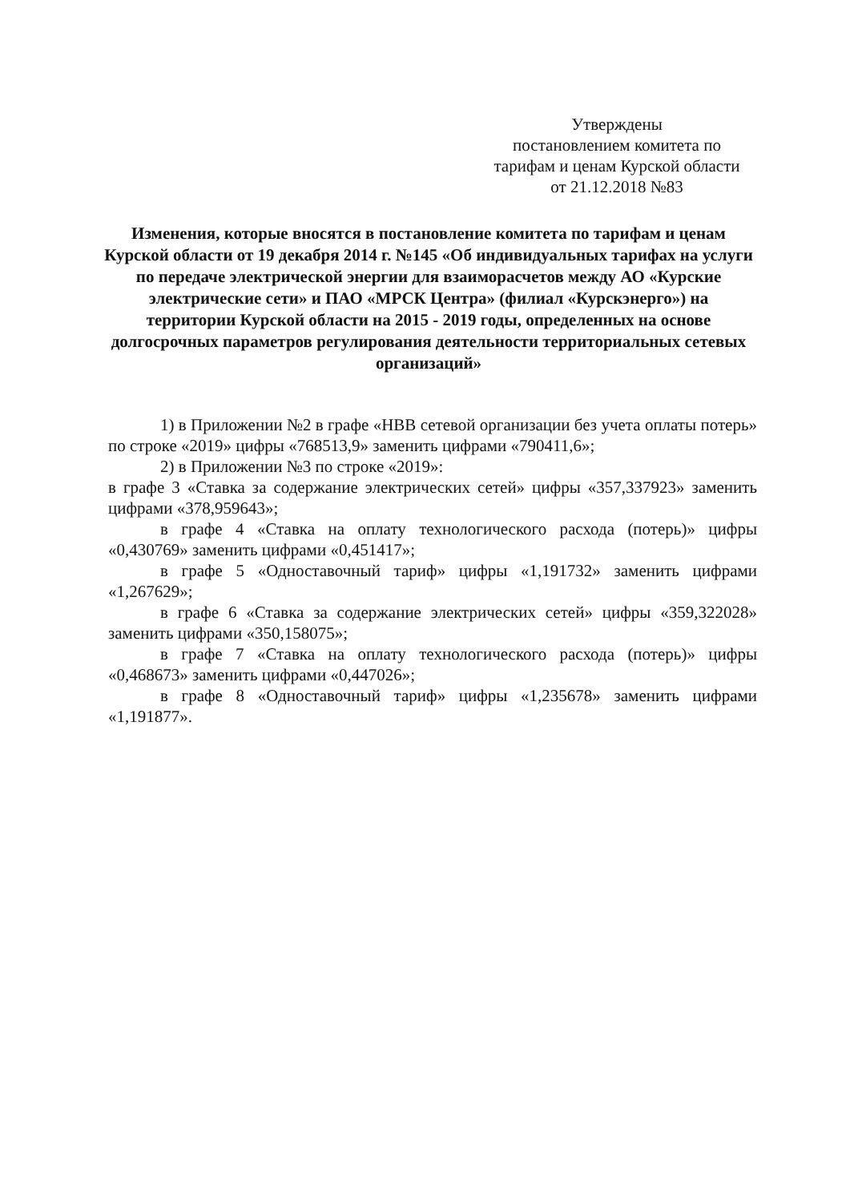Утверждены
постановлением комитета по
тарифам и ценам Курской области
от 21.12.2018 №83
Изменения, которые вносятся в постановление комитета по тарифам и ценам Курской области от 19 декабря 2014 г. №145 «Об индивидуальных тарифах на услуги по передаче электрической энергии для взаиморасчетов между АО «Курские электрические сети» и ПАО «МРСК Центра» (филиал «Курскэнерго») на территории Курской области на 2015 - 2019 годы, определенных на основе долгосрочных параметров регулирования деятельности территориальных сетевых организаций»
1) в Приложении №2 в графе «НВВ сетевой организации без учета оплаты потерь» по строке «2019» цифры «768513,9» заменить цифрами «790411,6»;
2) в Приложении №3 по строке «2019»:
в графе 3 «Ставка за содержание электрических сетей» цифры «357,337923» заменить цифрами «378,959643»;
в графе 4 «Ставка на оплату технологического расхода (потерь)» цифры «0,430769» заменить цифрами «0,451417»;
в графе 5 «Одноставочный тариф» цифры «1,191732» заменить цифрами «1,267629»;
в графе 6 «Ставка за содержание электрических сетей» цифры «359,322028» заменить цифрами «350,158075»;
в графе 7 «Ставка на оплату технологического расхода (потерь)» цифры «0,468673» заменить цифрами «0,447026»;
в графе 8 «Одноставочный тариф» цифры «1,235678» заменить цифрами «1,191877».